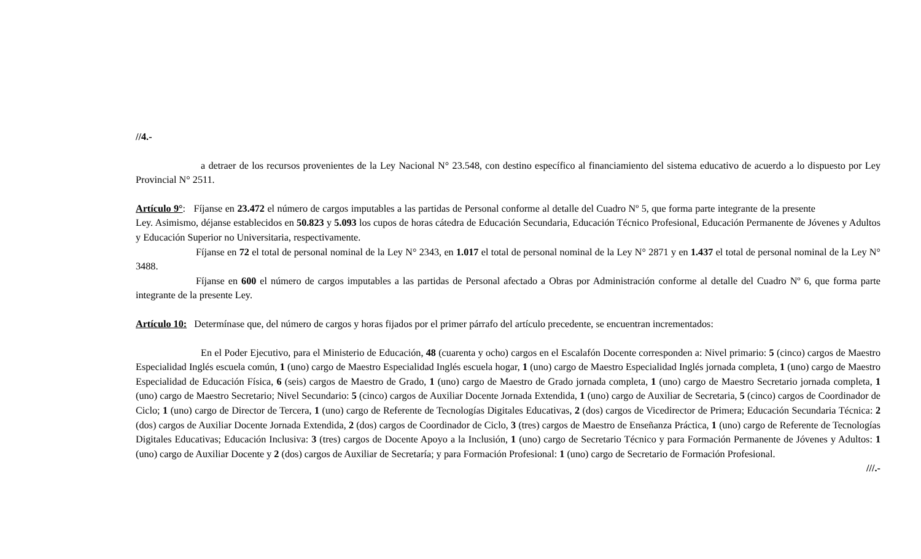//4.-
a detraer de los recursos provenientes de la Ley Nacional N° 23.548, con destino específico al financiamiento del sistema educativo de acuerdo a lo dispuesto por Ley Provincial N° 2511.
Artículo 9°: Fíjanse en 23.472 el número de cargos imputables a las partidas de Personal conforme al detalle del Cuadro Nº 5, que forma parte integrante de la presente Ley. Asimismo, déjanse establecidos en 50.823 y 5.093 los cupos de horas cátedra de Educación Secundaria, Educación Técnico Profesional, Educación Permanente de Jóvenes y Adultos y Educación Superior no Universitaria, respectivamente.
Fíjanse en 72 el total de personal nominal de la Ley N° 2343, en 1.017 el total de personal nominal de la Ley N° 2871 y en 1.437 el total de personal nominal de la Ley N° 3488.
Fíjanse en 600 el número de cargos imputables a las partidas de Personal afectado a Obras por Administración conforme al detalle del Cuadro Nº 6, que forma parte integrante de la presente Ley.
Artículo 10: Determínase que, del número de cargos y horas fijados por el primer párrafo del artículo precedente, se encuentran incrementados:
En el Poder Ejecutivo, para el Ministerio de Educación, 48 (cuarenta y ocho) cargos en el Escalafón Docente corresponden a: Nivel primario: 5 (cinco) cargos de Maestro Especialidad Inglés escuela común, 1 (uno) cargo de Maestro Especialidad Inglés escuela hogar, 1 (uno) cargo de Maestro Especialidad Inglés jornada completa, 1 (uno) cargo de Maestro Especialidad de Educación Física, 6 (seis) cargos de Maestro de Grado, 1 (uno) cargo de Maestro de Grado jornada completa, 1 (uno) cargo de Maestro Secretario jornada completa, 1 (uno) cargo de Maestro Secretario; Nivel Secundario: 5 (cinco) cargos de Auxiliar Docente Jornada Extendida, 1 (uno) cargo de Auxiliar de Secretaria, 5 (cinco) cargos de Coordinador de Ciclo; 1 (uno) cargo de Director de Tercera, 1 (uno) cargo de Referente de Tecnologías Digitales Educativas, 2 (dos) cargos de Vicedirector de Primera; Educación Secundaria Técnica: 2 (dos) cargos de Auxiliar Docente Jornada Extendida, 2 (dos) cargos de Coordinador de Ciclo, 3 (tres) cargos de Maestro de Enseñanza Práctica, 1 (uno) cargo de Referente de Tecnologías Digitales Educativas; Educación Inclusiva: 3 (tres) cargos de Docente Apoyo a la Inclusión, 1 (uno) cargo de Secretario Técnico y para Formación Permanente de Jóvenes y Adultos: 1 (uno) cargo de Auxiliar Docente y 2 (dos) cargos de Auxiliar de Secretaría; y para Formación Profesional: 1 (uno) cargo de Secretario de Formación Profesional.
///.-